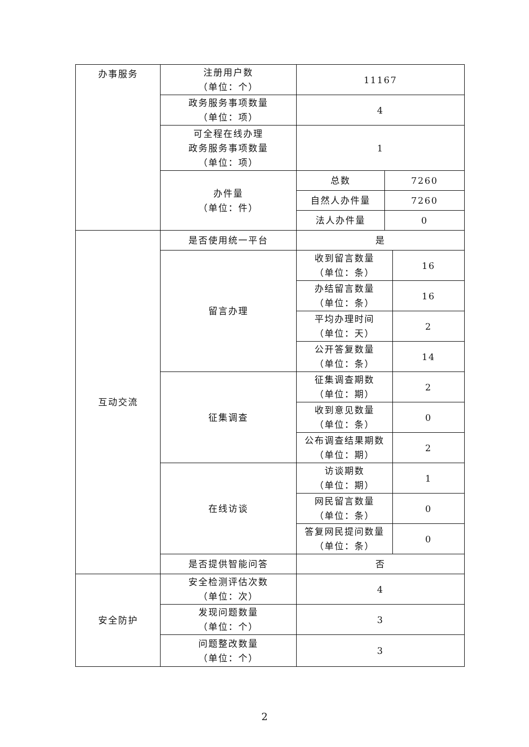| 办事服务 | 注册用户数 （单位：个） | 11167 | | |
| | 政务服务事项数量 （单位：项） | 4 | | |
| | 可全程在线办理 政务服务事项数量 （单位：项） | 1 | | |
| | 办件量 （单位：件） | 总数 | 7260 | |
| | | 自然人办件量 | 7260 | |
| | | 法人办件量 | 0 | |
| 互动交流 | 是否使用统一平台 | 是 | | |
| | 留言办理 | 收到留言数量 （单位：条） | | 16 |
| | | 办结留言数量 （单位：条） | | 16 |
| | | 平均办理时间 （单位：天） | | 2 |
| | | 公开答复数量 （单位：条） | | 14 |
| | 征集调查 | 征集调查期数 （单位：期） | | 2 |
| | | 收到意见数量 （单位：条） | | 0 |
| | | 公布调查结果期数 （单位：期） | | 2 |
| | 在线访谈 | 访谈期数 （单位：期） | | 1 |
| | | 网民留言数量 （单位：条） | | 0 |
| | | 答复网民提问数量 （单位：条） | | 0 |
| | 是否提供智能问答 | 否 | | |
| 安全防护 | 安全检测评估次数 （单位：次） | 4 | | |
| | 发现问题数量 （单位：个） | 3 | | |
| | 问题整改数量 （单位：个） | 3 | | |
2